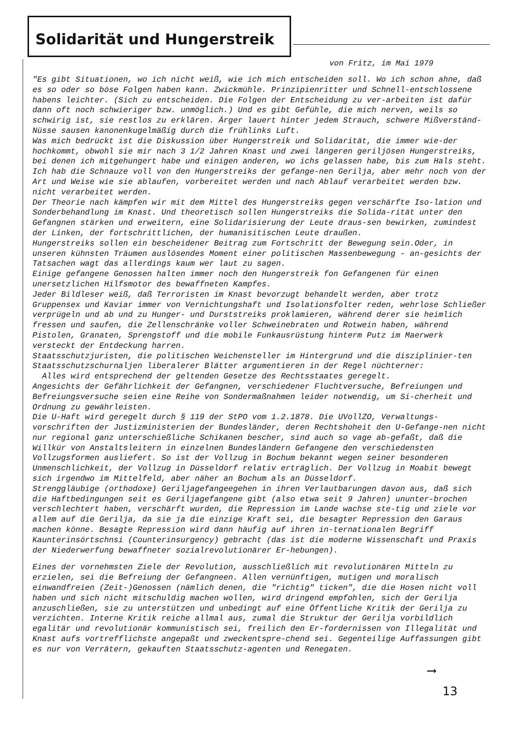Solidarität und Hungerstreik
von Fritz, im Mai 1979
"Es gibt Situationen, wo ich nicht weiß, wie ich mich entscheiden soll. Wo ich schon ahne, daß es so oder so böse Folgen haben kann. Zwickmühle. Prinzipienritter und Schnell-entschlossene habens leichter. (Sich zu entscheiden. Die Folgen der Entscheidung zu ver-arbeiten ist dafür dann oft noch schwieriger bzw. unmöglich.) Und es gibt Gefühle, die mich nerven, weils so schwirig ist, sie restlos zu erklären. Ärger lauert hinter jedem Strauch, schwere Mißverständ-Nüsse sausen kanonenkugelmäßig durch die frühlinks Luft.
Was mich bedrückt ist die Diskussion über Hungerstreik und Solidarität, die immer wie-der hochkommt, obwohl sie mir nach 3 1/2 Jahren Knast und zwei längeren geriljösen Hungerstreiks, bei denen ich mitgehungert habe und einigen anderen, wo ichs gelassen habe, bis zum Hals steht. Ich hab die Schnauze voll von den Hungerstreiks der gefange-nen Gerilja, aber mehr noch von der Art und Weise wie sie ablaufen, vorbereitet werden und nach Ablauf verarbeitet werden bzw. nicht verarbeitet werden.
Der Theorie nach kämpfen wir mit dem Mittel des Hungerstreiks gegen verschärfte Iso-lation und Sonderbehandlung im Knast. Und theoretisch sollen Hungerstreiks die Solida-rität unter den Gefangnen stärken und erweitern, eine Solidarisierung der Leute draus-sen bewirken, zumindest der Linken, der fortschrittlichen, der humanisitischen Leute draußen.
Hungerstreiks sollen ein bescheidener Beitrag zum Fortschritt der Bewegung sein.Oder, in unseren kühnsten Träumen auslösendes Moment einer politischen Massenbewegung - an-gesichts der Tatsachen wagt das allerdings kaum wer laut zu sagen.
Einige gefangene Genossen halten immer noch den Hungerstreik fon Gefangenen für einen unersetzlichen Hilfsmotor des bewaffneten Kampfes.
Jeder Bildleser weiß, daß Terroristen im Knast bevorzugt behandelt werden, aber trotz Gruppensex und Kaviar immer von Vernichtungshaft und Isolationsfolter reden, wehrlose Schließer verprügeln und ab und zu Hunger- und Durststreiks proklamieren, während derer sie heimlich fressen und saufen, die Zellenschränke voller Schweinebraten und Rotwein haben, während Pistolen, Granaten, Sprengstoff und die mobile Funkausrüstung hinterm Putz im Maerwerk versteckt der Entdeckung harren.
Staatsschutzjuristen, die politischen Weichensteller im Hintergrund und die disziplinier-ten Staatsschutzschurnaljen liberalerer Blätter argumentieren in der Regel nüchterner:
Alles wird entsprechend der geltenden Gesetze des Rechtsstaates geregelt.
Angesichts der Gefährlichkeit der Gefangnen, verschiedener Fluchtversuche, Befreiungen und Befreiungsversuche seien eine Reihe von Sondermaßnahmen leider notwendig, um Si-cherheit und Ordnung zu gewährleisten.
Die U-Haft wird geregelt durch § 119 der StPO vom 1.2.1878. Die UVollZO, Verwaltungs-vorschriften der Justizministerien der Bundesländer, deren Rechtshoheit den U-Gefange-nen nicht nur regional ganz unterschießliche Schikanen bescher, sind auch so vage ab-gefaßt, daß die Willkür von Anstaltsleitern in einzelnen Bundesländern Gefangene den verschiedensten Vollzugsformen ausliefert. So ist der Vollzug in Bochum bekannt wegen seiner besonderen Unmenschlichkeit, der Vollzug in Düsseldorf relativ erträglich. Der Vollzug in Moabit bewegt sich irgendwo im Mittelfeld, aber näher an Bochum als an Düsseldorf.
Strenggläubige (orthodoxe) Geriljagefangeegehen in ihren Verlautbarungen davon aus, daß sich die Haftbedingungen seit es Geriljagefangene gibt (also etwa seit 9 Jahren) ununter-brochen verschlechtert haben, verschärft wurden, die Repression im Lande wachse ste-tig und ziele vor allem auf die Gerilja, da sie ja die einzige Kraft sei, die besagter Repression den Garaus machen könne. Besagte Repression wird dann häufig auf ihren in-ternationalen Begriff Kaunterinsörtschnsi (Counterinsurgency) gebracht (das ist die moderne Wissenschaft und Praxis der Niederwerfung bewaffneter sozialrevolutionärer Er-hebungen).
Eines der vornehmsten Ziele der Revolution, ausschließlich mit revolutionären Mitteln zu erzielen, sei die Befreiung der Gefangneen. Allen vernünftigen, mutigen und moralisch einwandfreien (Zeit-)Genossen (nämlich denen, die "richtig" ticken", die die Hosen nicht voll haben und sich nicht mitschuldig machen wollen, wird dringend empfohlen, sich der Gerilja anzuschließen, sie zu unterstützen und unbedingt auf eine Öffentliche Kritik der Gerilja zu verzichten. Interne Kritik reiche allmal aus, zumal die Struktur der Gerilja vorbildlich egalitär und revolutionär kommunistisch sei, freilich den Er-fordernissen von Illegalität und Knast aufs vortrefflichste angepaßt und zweckentspre-chend sei. Gegenteilige Auffassungen gibt es nur von Verrätern, gekauften Staatsschutz-agenten und Renegaten.
⟶
13